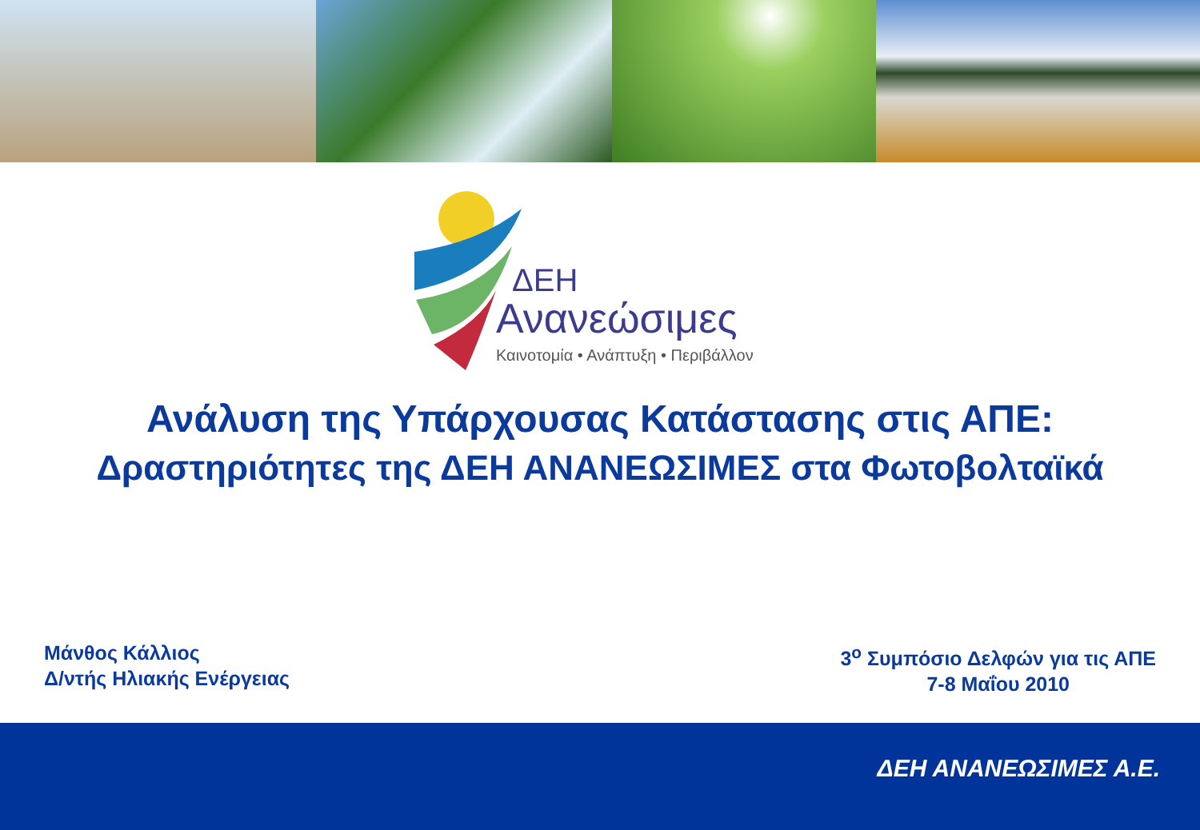ΔΕΗ
Ανανεώσιμες
Καινοτομία • Ανάπτυξη • Περιβάλλον
Ανάλυση της Υπάρχουσας Κατάστασης στις ΑΠΕ:
Δραστηριότητες της ΔΕΗ ΑΝΑΝΕΩΣΙΜΕΣ στα Φωτοβολταϊκά
Μάνθος Κάλλιος
Δ/ντής Ηλιακής Ενέργειας
3<sup>ο</sup> Συμπόσιο Δελφών για τις ΑΠΕ
7-8 Μαΐου 2010
ΔΕΗ ΑΝΑΝΕΩΣΙΜΕΣ Α.Ε.